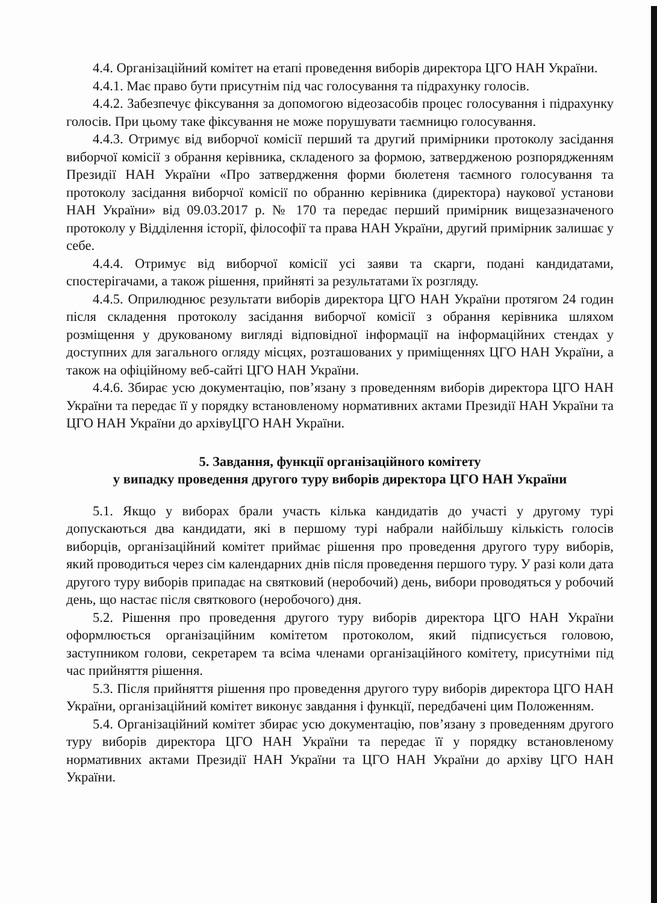4.4. Організаційний комітет на етапі проведення виборів директора ЦГО НАН України.
4.4.1. Має право бути присутнім під час голосування та підрахунку голосів.
4.4.2. Забезпечує фіксування за допомогою відеозасобів процес голосування і підрахунку голосів. При цьому таке фіксування не може порушувати таємницю голосування.
4.4.3. Отримує від виборчої комісії перший та другий примірники протоколу засідання виборчої комісії з обрання керівника, складеного за формою, затвердженою розпорядженням Президії НАН України «Про затвердження форми бюлетеня таємного голосування та протоколу засідання виборчої комісії по обранню керівника (директора) наукової установи НАН України» від 09.03.2017 р. № 170 та передає перший примірник вищезазначеного протоколу у Відділення історії, філософії та права НАН України, другий примірник залишає у себе.
4.4.4. Отримує від виборчої комісії усі заяви та скарги, подані кандидатами, спостерігачами, а також рішення, прийняті за результатами їх розгляду.
4.4.5. Оприлюднює результати виборів директора ЦГО НАН України протягом 24 годин після складення протоколу засідання виборчої комісії з обрання керівника шляхом розміщення у друкованому вигляді відповідної інформації на інформаційних стендах у доступних для загального огляду місцях, розташованих у приміщеннях ЦГО НАН України, а також на офіційному веб-сайті ЦГО НАН України.
4.4.6. Збирає усю документацію, пов’язану з проведенням виборів директора ЦГО НАН України та передає її у порядку встановленому нормативних актами Президії НАН України та ЦГО НАН України до архівуЦГО НАН України.
5. Завдання, функції організаційного комітету
у випадку проведення другого туру виборів директора ЦГО НАН України
5.1. Якщо у виборах брали участь кілька кандидатів до участі у другому турі допускаються два кандидати, які в першому турі набрали найбільшу кількість голосів виборців, організаційний комітет приймає рішення про проведення другого туру виборів, який проводиться через сім календарних днів після проведення першого туру. У разі коли дата другого туру виборів припадає на святковий (неробочий) день, вибори проводяться у робочий день, що настає після святкового (неробочого) дня.
5.2. Рішення про проведення другого туру виборів директора ЦГО НАН України оформлюється організаційним комітетом протоколом, який підписується головою, заступником голови, секретарем та всіма членами організаційного комітету, присутніми під час прийняття рішення.
5.3. Після прийняття рішення про проведення другого туру виборів директора ЦГО НАН України, організаційний комітет виконує завдання і функції, передбачені цим Положенням.
5.4. Організаційний комітет збирає усю документацію, пов’язану з проведенням другого туру виборів директора ЦГО НАН України та передає її у порядку встановленому нормативних актами Президії НАН України та ЦГО НАН України до архіву ЦГО НАН України.